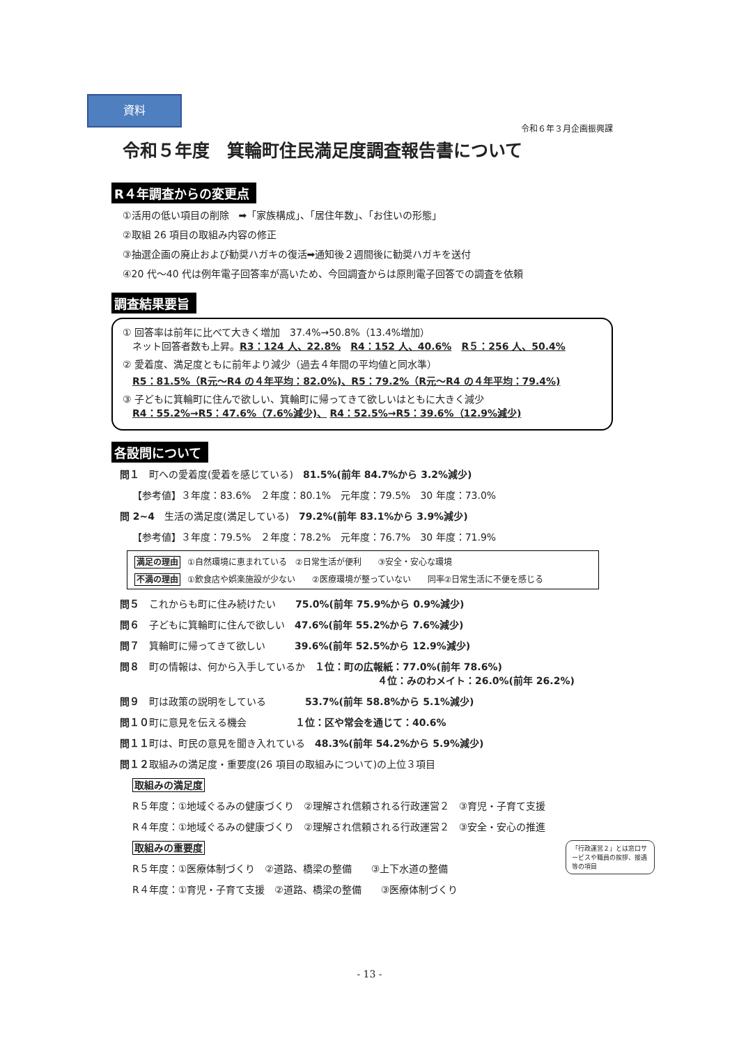資料
令和６年３月企画振興課
令和５年度　箕輪町住民満足度調査報告書について
R４年調査からの変更点
①活用の低い項目の削除　➡「家族構成」、「居住年数」、「お住いの形態」
②取組 26 項目の取組み内容の修正
③抽選企画の廃止および勧奨ハガキの復活➡通知後２週間後に勧奨ハガキを送付
④20 代～40 代は例年電子回答率が高いため、今回調査からは原則電子回答での調査を依頼
調査結果要旨
① 回答率は前年に比べて大きく増加　37.4%→50.8%（13.4%増加）
　ネット回答者数も上昇。R3：124 人、22.8%　R4：152 人、40.6%　R５：256 人、50.4%
② 愛着度、満足度ともに前年より減少（過去４年間の平均値と同水準）
　R5：81.5%（R元～R4 の４年平均：82.0%)、R5：79.2%（R元～R4 の４年平均：79.4%)
③ 子どもに箕輪町に住んで欲しい、箕輪町に帰ってきて欲しいはともに大きく減少
　R4：55.2%→R5：47.6%（7.6%減少)、 R4：52.5%→R5：39.6%（12.9%減少)
各設問について
問１　町への愛着度(愛着を感じている)　81.5%(前年 84.7%から 3.2%減少)
【参考値】３年度：83.6%　２年度：80.1%　元年度：79.5%　30 年度：73.0%
問 2~4　生活の満足度(満足している)　79.2%(前年 83.1%から 3.9%減少)
【参考値】３年度：79.5%　２年度：78.2%　元年度：76.7%　30 年度：71.9%
満足の理由 ①自然環境に恵まれている　②日常生活が便利　　③安全・安心な環境
不満の理由 ①飲食店や娯楽施設が少ない　　②医療環境が整っていない　　同率②日常生活に不便を感じる
問５　これからも町に住み続けたい　　75.0%(前年 75.9%から 0.9%減少)
問６　子どもに箕輪町に住んで欲しい　47.6%(前年 55.2%から 7.6%減少)
問７　箕輪町に帰ってきて欲しい　　　39.6%(前年 52.5%から 12.9%減少)
問８　町の情報は、何から入手しているか　１位：町の広報紙：77.0%(前年 78.6%)
４位：みのわメイト：26.0%(前年 26.2%)
問９　町は政策の説明をしている　　　　53.7%(前年 58.8%から 5.1%減少)
問１０町に意見を伝える機会　　　　　１位：区や常会を通じて：40.6%
問１１町は、町民の意見を聞き入れている　48.3%(前年 54.2%から 5.9%減少)
問１２取組みの満足度・重要度(26 項目の取組みについて)の上位３項目
取組みの満足度
R５年度：①地域ぐるみの健康づくり　②理解され信頼される行政運営２　③育児・子育て支援
R４年度：①地域ぐるみの健康づくり　②理解され信頼される行政運営２　③安全・安心の推進
「行政運営２」とは窓口サービスや職員の挨拶、接遇等の項目
取組みの重要度
R５年度：①医療体制づくり　②道路、橋梁の整備　　③上下水道の整備
R４年度：①育児・子育て支援　②道路、橋梁の整備　　③医療体制づくり
- 13 -